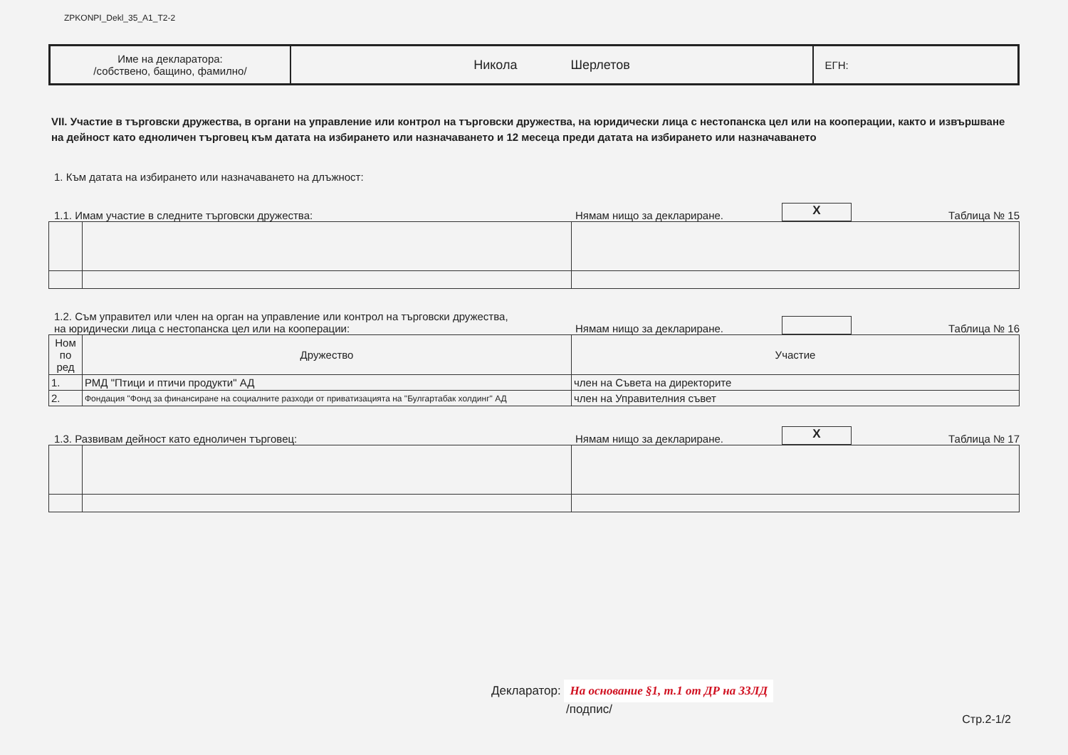ZPKONPI_Dekl_35_A1_T2-2
| Име на декларатора: /собствено, бащино, фамилно/ | Никола Шерлетов | ЕГН: |
VII. Участие в търговски дружества, в органи на управление или контрол на търговски дружества, на юридически лица с нестопанска цел или на кооперации, както и извършване на дейност като едноличен търговец към датата на избирането или назначаването и 12 месеца преди датата на избирането или назначаването
1. Към датата на избирането или назначаването на длъжност:
1.1. Имам участие в следните търговски дружества:
Нямам нищо за деклариране.
X
Таблица № 15
1.2. Съм управител или член на орган на управление или контрол на търговски дружества,
на юридически лица с нестопанска цел или на кооперации:
Нямам нищо за деклариране.
Таблица № 16
| Ном по ред | Дружество | Участие |
| --- | --- | --- |
| 1. | РМД "Птици и птичи продукти" АД | член на Съвета на директорите |
| 2. | Фондация "Фонд за финансиране на социалните разходи от приватизацията на "Булгартабак холдинг" АД | член на Управителния съвет |
1.3. Развивам дейност като едноличен търговец:
Нямам нищо за деклариране.
X
Таблица № 17
Декларатор: На основание §1, т.1 от ДР на ЗЗЛД
/подпис/
Стр.2-1/2